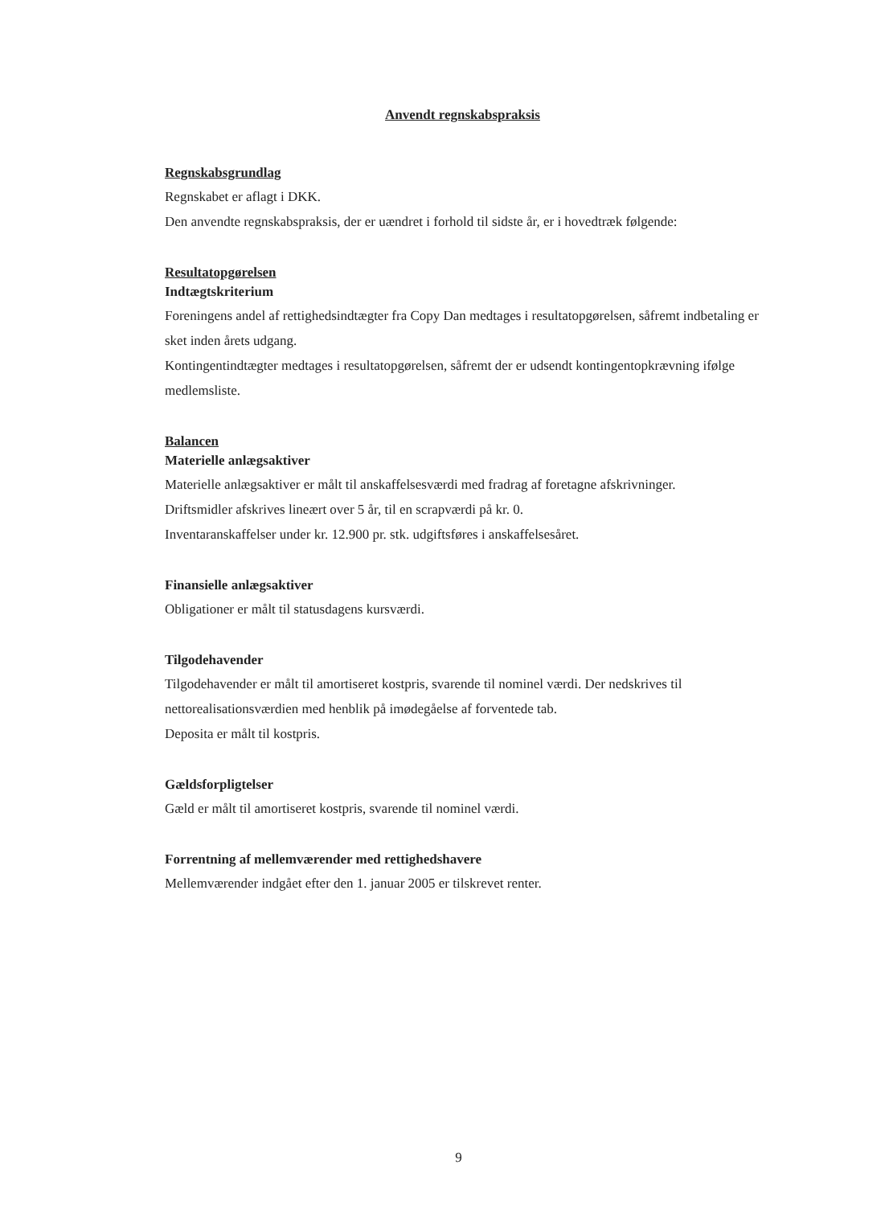Anvendt regnskabspraksis
Regnskabsgrundlag
Regnskabet er aflagt i DKK.
Den anvendte regnskabspraksis, der er uændret i forhold til sidste år, er i hovedtræk følgende:
Resultatopgørelsen
Indtægtskriterium
Foreningens andel af rettighedsindtægter fra Copy Dan medtages i resultatopgørelsen, såfremt indbetaling er sket inden årets udgang.
Kontingentindtægter medtages i resultatopgørelsen, såfremt der er udsendt kontingentopkrævning ifølge medlemsliste.
Balancen
Materielle anlægsaktiver
Materielle anlægsaktiver er målt til anskaffelsesværdi med fradrag af foretagne afskrivninger.
Driftsmidler afskrives lineært over 5 år, til en scrapværdi på kr. 0.
Inventaranskaffelser under kr. 12.900 pr. stk. udgiftsføres i anskaffelsesåret.
Finansielle anlægsaktiver
Obligationer er målt til statusdagens kursværdi.
Tilgodehavender
Tilgodehavender er målt til amortiseret kostpris, svarende til nominel værdi. Der nedskrives til nettorealisationsværdien med henblik på imødegåelse af forventede tab.
Deposita er målt til kostpris.
Gældsforpligtelser
Gæld er målt til amortiseret kostpris, svarende til nominel værdi.
Forrentning af mellemværender med rettighedshavere
Mellemværender indgået efter den 1. januar 2005 er tilskrevet renter.
9